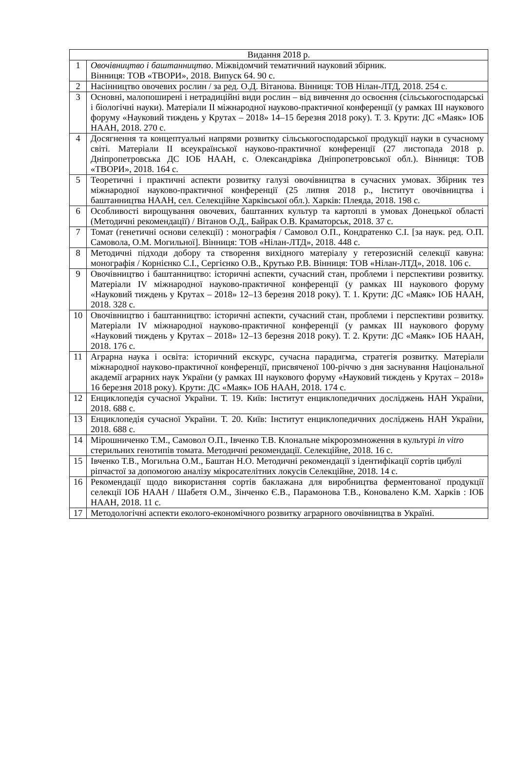| Видання 2018 р. | |
| --- | --- |
| 1 | Овочівництво і баштанництво . Міжвідомчий тематичний науковий збірник. Вінниця: ТОВ «ТВОРИ», 2018. Випуск 64. 90 с. |
| 2 | Насінництво овочевих рослин / за ред. О.Д. Вітанова. Вінниця: ТОВ Нілан-ЛТД, 2018. 254 с. |
| 3 | Основні, малопоширені і нетрадиційні види рослин – від вивчення до освоєння (сільськогосподарські і біологічні науки). Матеріали ІІ міжнародної науково-практичної конференції (у рамках ІІІ наукового форуму «Науковий тиждень у Крутах – 2018» 14–15 березня 2018 року). Т. 3. Крути: ДС «Маяк» ІОБ НААН, 2018. 270 с. |
| 4 | Досягнення та концептуальні напрями розвитку сільськогосподарської продукції науки в сучасному світі. Матеріали ІІ всеукраїнської науково-практичної конференції (27 листопада 2018 р. Дніпропетровська ДС ІОБ НААН, с. Олександрівка Дніпропетровської обл.). Вінниця: ТОВ «ТВОРИ», 2018. 164 с. |
| 5 | Теоретичні і практичні аспекти розвитку галузі овочівництва в сучасних умовах. Збірник тез міжнародної науково-практичної конференції (25 липня 2018 р., Інститут овочівництва і баштанництва НААН, сел. Селекційне Харківської обл.). Харків: Плеяда, 2018. 198 с. |
| 6 | Особливості вирощування овочевих, баштанних культур та картоплі в умовах Донецької області (Методичні рекомендації) / Вітанов О.Д., Байрак О.В. Краматорськ, 2018. 37 с. |
| 7 | Томат (генетичні основи селекції) : монографія / Самовол О.П., Кондратенко С.І. [за наук. ред. О.П. Самовола, О.М. Могильної]. Вінниця: ТОВ «Нілан-ЛТД», 2018. 448 с. |
| 8 | Методичні підходи добору та створення вихідного матеріалу у гетерозисній селекції кавуна: монографія / Корнієнко С.І., Сергієнко О.В., Крутько Р.В. Вінниця: ТОВ «Нілан-ЛТД», 2018. 106 с. |
| 9 | Овочівництво і баштанництво: історичні аспекти, сучасний стан, проблеми і перспективи розвитку. Матеріали IV міжнародної науково-практичної конференції (у рамках ІІІ наукового форуму «Науковий тиждень у Крутах – 2018» 12–13 березня 2018 року). Т. 1. Крути: ДС «Маяк» ІОБ НААН, 2018. 328 с. |
| 10 | Овочівництво і баштанництво: історичні аспекти, сучасний стан, проблеми і перспективи розвитку. Матеріали IV міжнародної науково-практичної конференції (у рамках ІІІ наукового форуму «Науковий тиждень у Крутах – 2018» 12–13 березня 2018 року). Т. 2. Крути: ДС «Маяк» ІОБ НААН, 2018. 176 с. |
| 11 | Аграрна наука і освіта: історичний екскурс, сучасна парадигма, стратегія розвитку. Матеріали міжнародної науково-практичної конференції, присвяченої 100-річчю з дня заснування Національної академії аграрних наук України (у рамках ІІІ наукового форуму «Науковий тиждень у Крутах – 2018» 16 березня 2018 року). Крути: ДС «Маяк» ІОБ НААН, 2018. 174 с. |
| 12 | Енциклопедія сучасної України. Т. 19. Київ: Інститут енциклопедичних досліджень НАН України, 2018. 688 с. |
| 13 | Енциклопедія сучасної України. Т. 20. Київ: Інститут енциклопедичних досліджень НАН України, 2018. 688 с. |
| 14 | Мірошниченко Т.М., Самовол О.П., Івченко Т.В. Клональне мікророзмноження в культурі in vitro стерильних генотипів томата. Методичні рекомендації. Селекційне, 2018. 16 с. |
| 15 | Івченко Т.В., Могильна О.М., Баштан Н.О. Методичні рекомендації з ідентифікації сортів цибулі ріпчастої за допомогою аналізу мікросателітних локусів Селекційне, 2018. 14 с. |
| 16 | Рекомендації щодо використання сортів баклажана для виробництва ферментованої продукції селекції ІОБ НААН / Шабетя О.М., Зінченко Є.В., Парамонова Т.В., Коноваленo К.М. Харків : ІОБ НААН, 2018. 11 с. |
| 17 | Методологічні аспекти еколого-економічного розвитку аграрного овочівництва в Україні. |